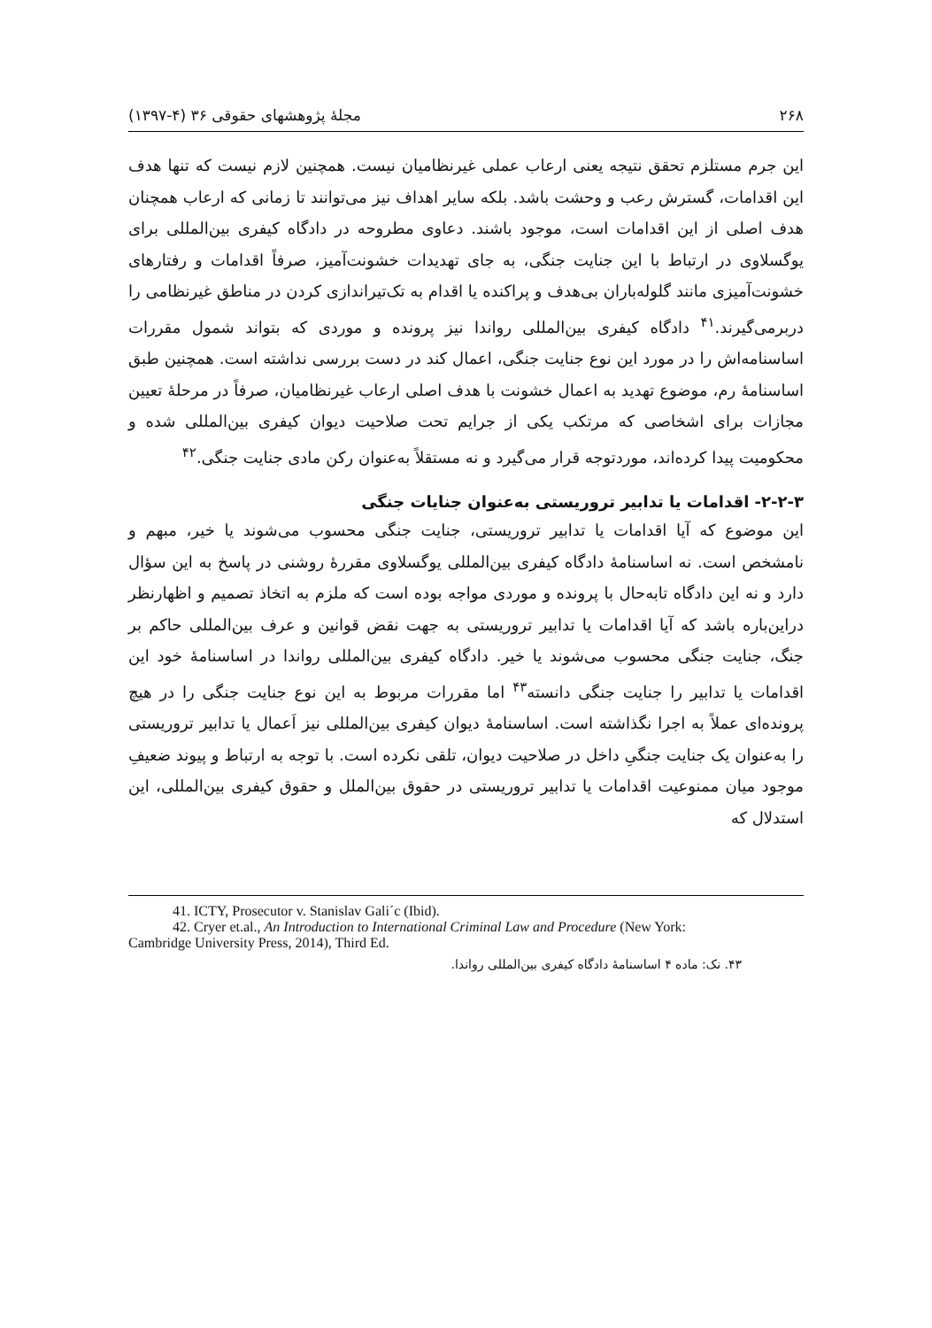۲۶۸ مجلهٔ پژوهشهای حقوقی ۳۶ (۴-۱۳۹۷)
این جرم مستلزم تحقق نتیجه یعنی ارعاب عملی غیرنظامیان نیست. همچنین لازم نیست که تنها هدف این اقدامات، گسترش رعب و وحشت باشد. بلکه سایر اهداف نیز می‌توانند تا زمانی که ارعاب همچنان هدف اصلی از این اقدامات است، موجود باشند. دعاوی مطروحه در دادگاه کیفری بین‌المللی برای یوگسلاوی در ارتباط با این جنایت جنگی، به جای تهدیدات خشونت‌آمیز، صرفاً اقدامات و رفتارهای خشونت‌آمیزی مانند گلوله‌باران بی‌هدف و پراکنده یا اقدام به تک‌تیراندازی کردن در مناطق غیرنظامی را دربرمی‌گیرند.<sup>۴۱</sup> دادگاه کیفری بین‌المللی رواندا نیز پرونده و موردی که بتواند شمول مقررات اساسنامه‌اش را در مورد این نوع جنایت جنگی، اعمال کند در دست بررسی نداشته است. همچنین طبق اساسنامهٔ رم، موضوع تهدید به اعمال خشونت با هدف اصلی ارعاب غیرنظامیان، صرفاً در مرحلهٔ تعیین مجازات برای اشخاصی که مرتکب یکی از جرایم تحت صلاحیت دیوان کیفری بین‌المللی شده و محکومیت پیدا کرده‌اند، موردتوجه قرار می‌گیرد و نه مستقلاً به‌عنوان رکن مادی جنایت جنگی.<sup>۴۲</sup>
۲-۲-۳- اقدامات یا تدابیر تروریستی به‌عنوان جنایات جنگی
این موضوع که آیا اقدامات یا تدابیر تروریستی، جنایت جنگی محسوب می‌شوند یا خیر، مبهم و نامشخص است. نه اساسنامهٔ دادگاه کیفری بین‌المللی یوگسلاوی مقررهٔ روشنی در پاسخ به این سؤال دارد و نه این دادگاه تابه‌حال با پرونده و موردی مواجه بوده است که ملزم به اتخاذ تصمیم و اظهارنظر دراین‌باره باشد که آیا اقدامات یا تدابیر تروریستی به جهت نقض قوانین و عرف بین‌المللی حاکم بر جنگ، جنایت جنگی محسوب می‌شوند یا خیر. دادگاه کیفری بین‌المللی رواندا در اساسنامهٔ خود این اقدامات یا تدابیر را جنایت جنگی دانسته<sup>۴۳</sup> اما مقررات مربوط به این نوع جنایت جنگی را در هیچ پرونده‌ای عملاً به اجرا نگذاشته است. اساسنامهٔ دیوان کیفری بین‌المللی نیز اَعمال یا تدابیر تروریستی را به‌عنوان یک جنایت جنگیِ داخل در صلاحیت دیوان، تلقی نکرده است. با توجه به ارتباط و پیوند ضعیفِ موجود میان ممنوعیت اقدامات یا تدابیر تروریستی در حقوق بین‌الملل و حقوق کیفری بین‌المللی، این استدلال که
41. ICTY, Prosecutor v. Stanislav Gali´c (Ibid).
42. Cryer et.al., An Introduction to International Criminal Law and Procedure (New York:
Cambridge University Press, 2014), Third Ed.
۴۳. نک: ماده ۴ اساسنامهٔ دادگاه کیفری بین‌المللی رواندا.